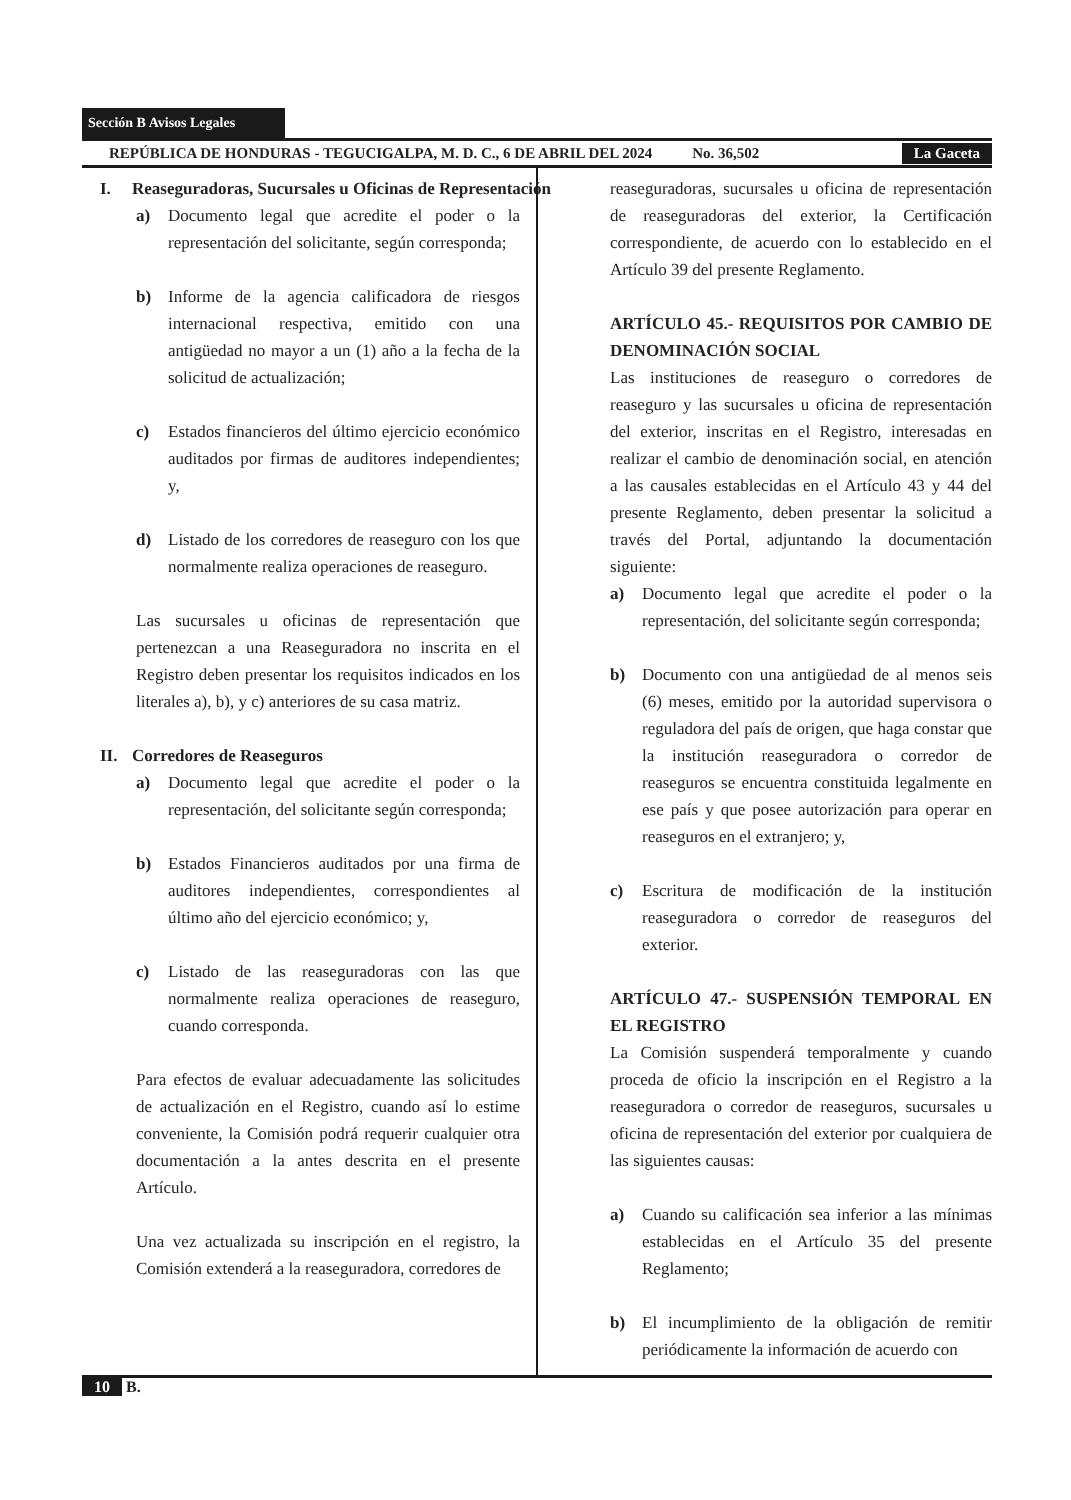Sección B Avisos Legales
REPÚBLICA DE HONDURAS - TEGUCIGALPA, M. D. C., 6 DE ABRIL DEL 2024 No. 36,502 La Gaceta
I. Reaseguradoras, Sucursales u Oficinas de Representación
a) Documento legal que acredite el poder o la representación del solicitante, según corresponda;
b) Informe de la agencia calificadora de riesgos internacional respectiva, emitido con una antigüedad no mayor a un (1) año a la fecha de la solicitud de actualización;
c) Estados financieros del último ejercicio económico auditados por firmas de auditores independientes; y,
d) Listado de los corredores de reaseguro con los que normalmente realiza operaciones de reaseguro.
Las sucursales u oficinas de representación que pertenezcan a una Reaseguradora no inscrita en el Registro deben presentar los requisitos indicados en los literales a), b), y c) anteriores de su casa matriz.
II. Corredores de Reaseguros
a) Documento legal que acredite el poder o la representación, del solicitante según corresponda;
b) Estados Financieros auditados por una firma de auditores independientes, correspondientes al último año del ejercicio económico; y,
c) Listado de las reaseguradoras con las que normalmente realiza operaciones de reaseguro, cuando corresponda.
Para efectos de evaluar adecuadamente las solicitudes de actualización en el Registro, cuando así lo estime conveniente, la Comisión podrá requerir cualquier otra documentación a la antes descrita en el presente Artículo.
Una vez actualizada su inscripción en el registro, la Comisión extenderá a la reaseguradora, corredores de
reaseguradoras, sucursales u oficina de representación de reaseguradoras del exterior, la Certificación correspondiente, de acuerdo con lo establecido en el Artículo 39 del presente Reglamento.
ARTÍCULO 45.- REQUISITOS POR CAMBIO DE DENOMINACIÓN SOCIAL
Las instituciones de reaseguro o corredores de reaseguro y las sucursales u oficina de representación del exterior, inscritas en el Registro, interesadas en realizar el cambio de denominación social, en atención a las causales establecidas en el Artículo 43 y 44 del presente Reglamento, deben presentar la solicitud a través del Portal, adjuntando la documentación siguiente:
a) Documento legal que acredite el poder o la representación, del solicitante según corresponda;
b) Documento con una antigüedad de al menos seis (6) meses, emitido por la autoridad supervisora o reguladora del país de origen, que haga constar que la institución reaseguradora o corredor de reaseguros se encuentra constituida legalmente en ese país y que posee autorización para operar en reaseguros en el extranjero; y,
c) Escritura de modificación de la institución reaseguradora o corredor de reaseguros del exterior.
ARTÍCULO 47.- SUSPENSIÓN TEMPORAL EN EL REGISTRO
La Comisión suspenderá temporalmente y cuando proceda de oficio la inscripción en el Registro a la reaseguradora o corredor de reaseguros, sucursales u oficina de representación del exterior por cualquiera de las siguientes causas:
a) Cuando su calificación sea inferior a las mínimas establecidas en el Artículo 35 del presente Reglamento;
b) El incumplimiento de la obligación de remitir periódicamente la información de acuerdo con
10 B.